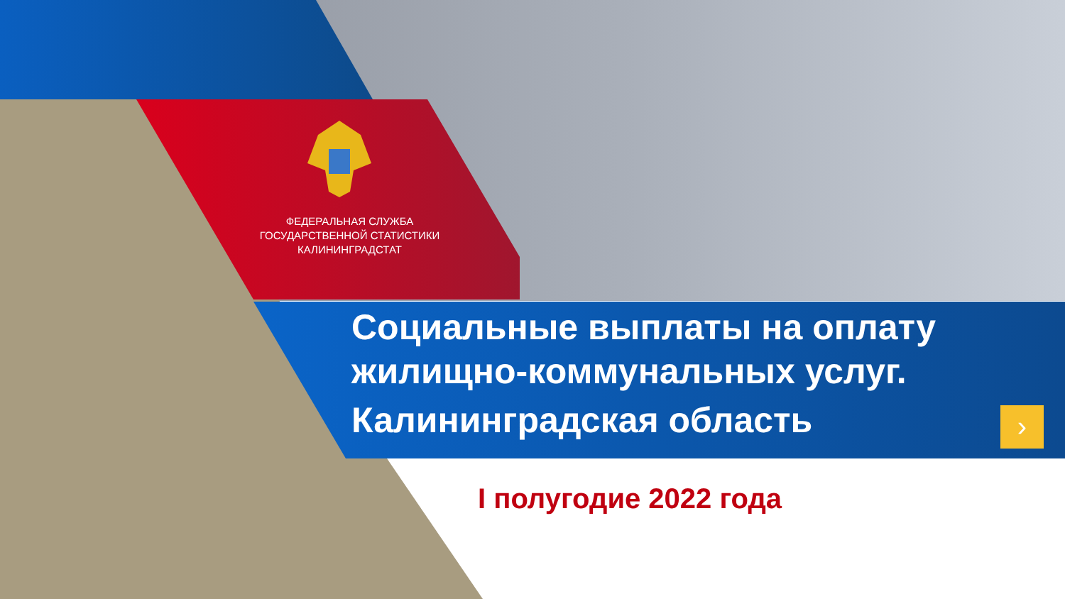ФЕДЕРАЛЬНАЯ СЛУЖБА
ГОСУДАРСТВЕННОЙ СТАТИСТИКИ
КАЛИНИНГРАДСТАТ
Социальные выплаты на оплату
жилищно-коммунальных услуг.
Калининградская область
›
I полугодие 2022 года